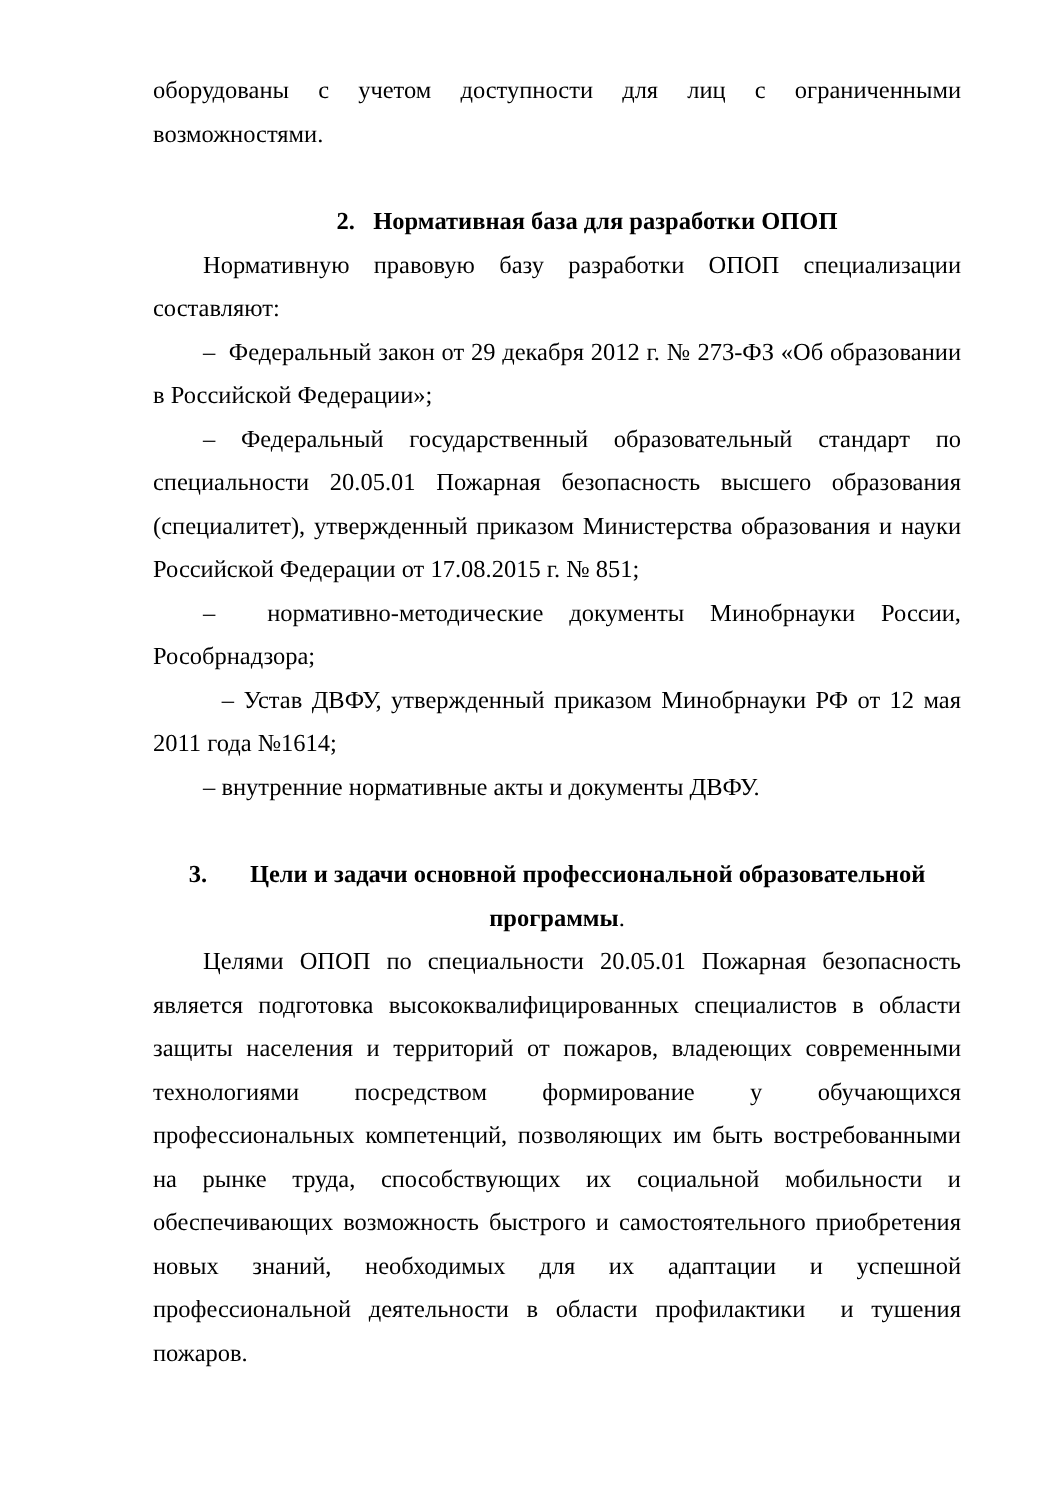оборудованы с учетом доступности для лиц с ограниченными возможностями.
2. Нормативная база для разработки ОПОП
Нормативную правовую базу разработки ОПОП специализации составляют:
– Федеральный закон от 29 декабря 2012 г. № 273-ФЗ «Об образовании в Российской Федерации»;
– Федеральный государственный образовательный стандарт по специальности 20.05.01 Пожарная безопасность высшего образования (специалитет), утвержденный приказом Министерства образования и науки Российской Федерации от 17.08.2015 г. № 851;
– нормативно-методические документы Минобрнауки России, Рособрнадзора;
– Устав ДВФУ, утвержденный приказом Минобрнауки РФ от 12 мая 2011 года №1614;
– внутренние нормативные акты и документы ДВФУ.
3. Цели и задачи основной профессиональной образовательной
программы.
Целями ОПОП по специальности 20.05.01 Пожарная безопасность является подготовка высококвалифицированных специалистов в области защиты населения и территорий от пожаров, владеющих современными технологиями посредством формирование у обучающихся профессиональных компетенций, позволяющих им быть востребованными на рынке труда, способствующих их социальной мобильности и обеспечивающих возможность быстрого и самостоятельного приобретения новых знаний, необходимых для их адаптации и успешной профессиональной деятельности в области профилактики и тушения пожаров.